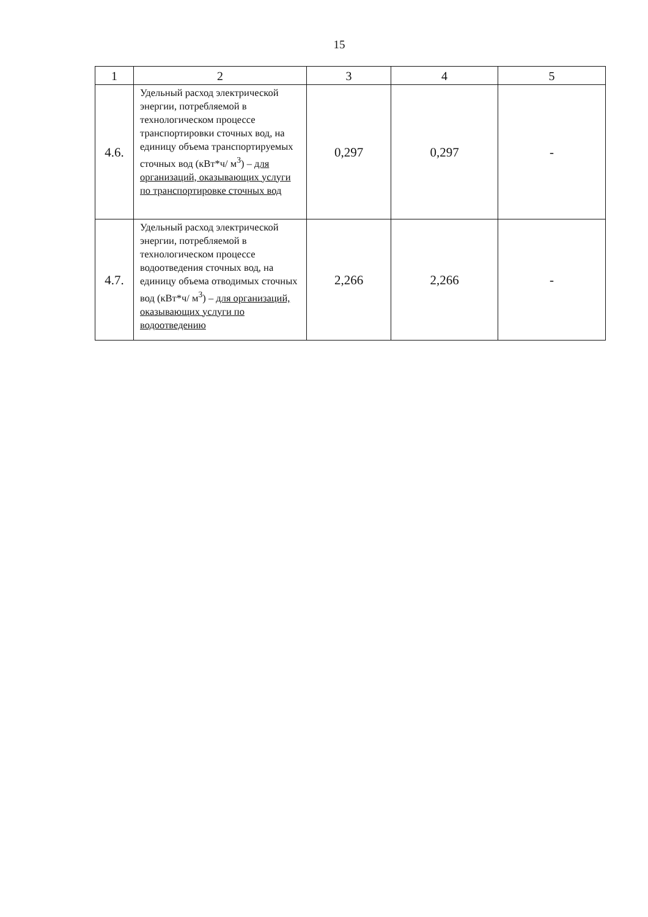15
| 1 | 2 | 3 | 4 | 5 |
| 4.6. | Удельный расход электрической энергии, потребляемой в технологическом процессе транспортировки сточных вод, на единицу объема транспортируемых сточных вод (кВт*ч/ м<sup>3</sup>) – для организаций, оказывающих услуги по транспортировке сточных вод | 0,297 | 0,297 | - |
| 4.7. | Удельный расход электрической энергии, потребляемой в технологическом процессе водоотведения сточных вод, на единицу объема отводимых сточных вод (кВт*ч/ м<sup>3</sup>) – для организаций, оказывающих услуги по водоотведению | 2,266 | 2,266 | - |